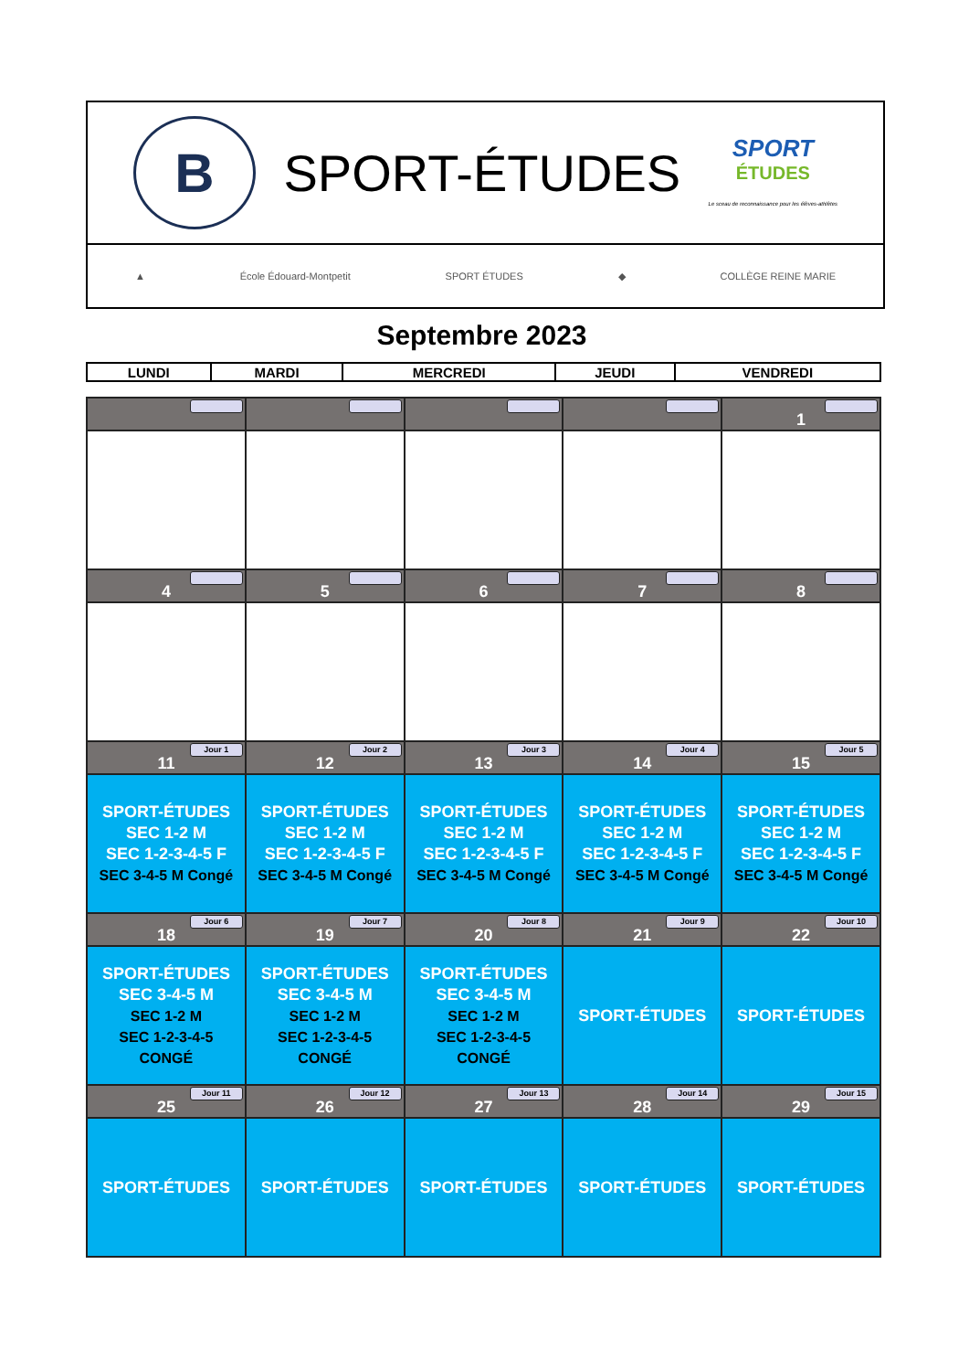B
SPORT-ÉTUDES
SPORT
ÉTUDES
Le sceau de reconnaissance pour les élèves-athlètes
▲ École Édouard-Montpetit SPORT ÉTUDES ◆ COLLÈGE REINE MARIE
Septembre 2023
| LUNDI | MARDI | MERCREDI | JEUDI | VENDREDI |
| --- | --- | --- | --- | --- |
| | | | | 1 |
| 4 | 5 | 6 | 7 | 8 |
| Jour 1 11 | Jour 2 12 | Jour 3 13 | Jour 4 14 | Jour 5 15 |
| SPORT-ÉTUDES SEC 1-2 M SEC 1-2-3-4-5 F SEC 3-4-5 M Congé | SPORT-ÉTUDES SEC 1-2 M SEC 1-2-3-4-5 F SEC 3-4-5 M Congé | SPORT-ÉTUDES SEC 1-2 M SEC 1-2-3-4-5 F SEC 3-4-5 M Congé | SPORT-ÉTUDES SEC 1-2 M SEC 1-2-3-4-5 F SEC 3-4-5 M Congé | SPORT-ÉTUDES SEC 1-2 M SEC 1-2-3-4-5 F SEC 3-4-5 M Congé |
| Jour 6 18 | Jour 7 19 | Jour 8 20 | Jour 9 21 | Jour 10 22 |
| SPORT-ÉTUDES SEC 3-4-5 M SEC 1-2 M SEC 1-2-3-4-5 CONGÉ | SPORT-ÉTUDES SEC 3-4-5 M SEC 1-2 M SEC 1-2-3-4-5 CONGÉ | SPORT-ÉTUDES SEC 3-4-5 M SEC 1-2 M SEC 1-2-3-4-5 CONGÉ | SPORT-ÉTUDES | SPORT-ÉTUDES |
| Jour 11 25 | Jour 12 26 | Jour 13 27 | Jour 14 28 | Jour 15 29 |
| SPORT-ÉTUDES | SPORT-ÉTUDES | SPORT-ÉTUDES | SPORT-ÉTUDES | SPORT-ÉTUDES |